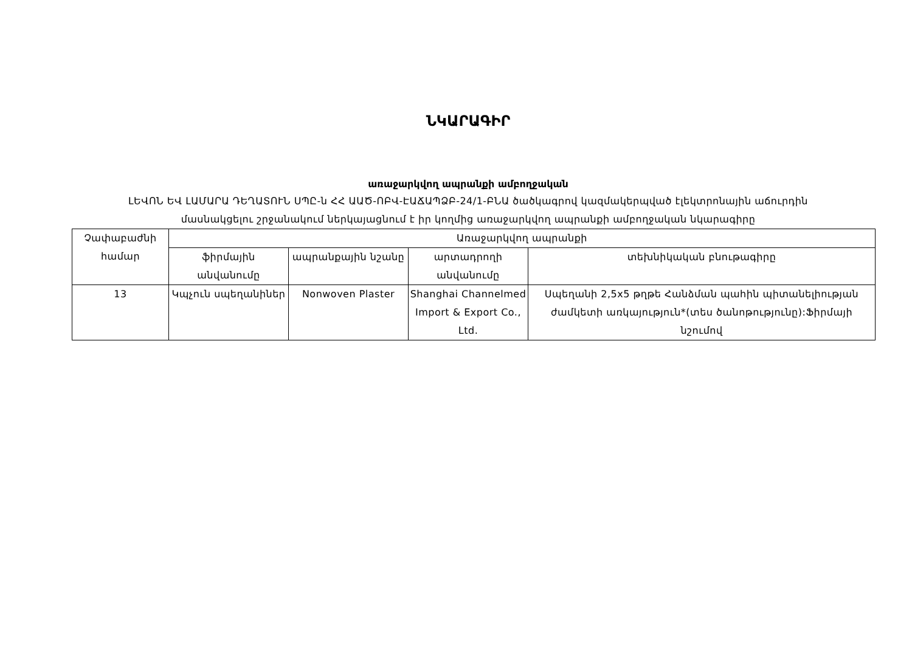ՆԿԱՐԱԳԻՐ
առաջարկվող ապրանքի ամբողջական
ԼԵՎՈՆ ԵՎ ԼԱՄԱՐԱ ԴԵՂԱՏՈՒՆ ՍՊԸ-ն ՀՀ ԱԱԾ-ՈԲՎ-ԷԱՃԱՊՁԲ-24/1-ԲՆԱ ծածկագրով կազմակերպված էլեկտրոնային աճուրդին
մասնակցելու շրջանակում ներկայացնում է իր կողմից առաջարկվող ապրանքի ամբողջական նկարագիրը
| Չափաբաժնի համար | Առաջարկվող ապրանքի | | | |
| --- | --- | --- | --- | --- |
| | ֆիրմային անվանումը | ապրանքային նշանը | արտադրողի անվանումը | տեխնիկական բնութագիրը |
| 13 | Կպչուն սպեղանիներ | Nonwoven Plaster | Shanghai Channelmed Import & Export Co., Ltd. | Սպեղանի 2,5x5 թղթե Հանձման պահին պիտանելիության ժամկետի առկայություն*(տես ծանոթությունը):Ֆիրմայի նշումով |